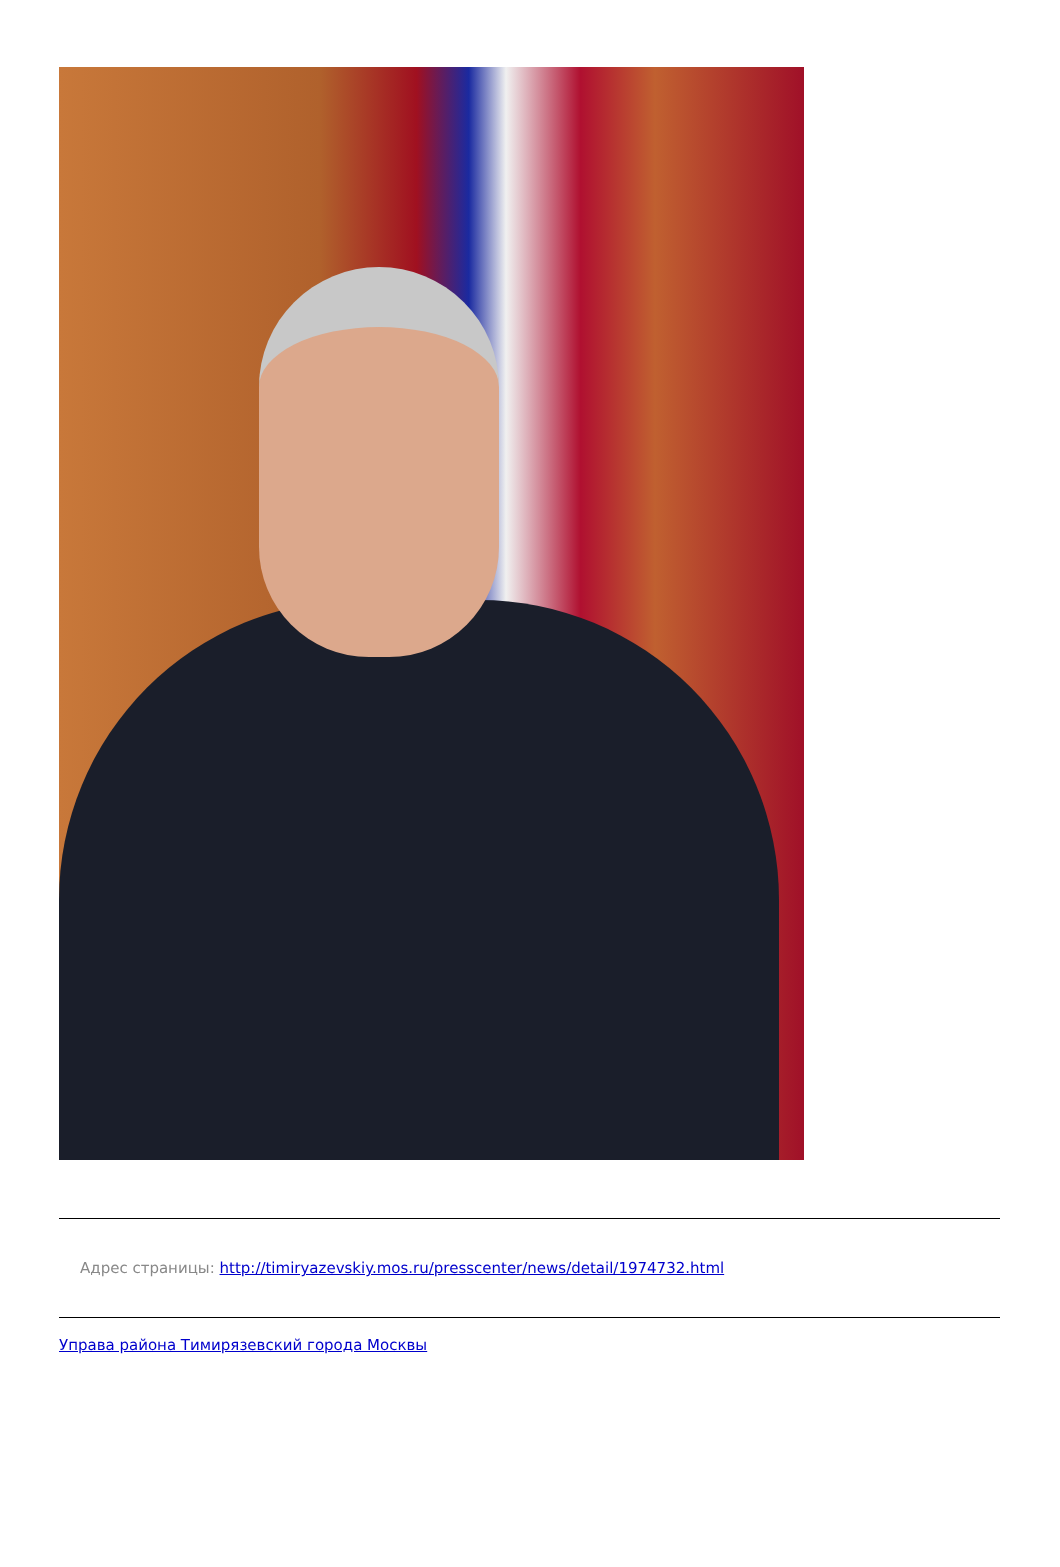Адрес страницы: http://timiryazevskiy.mos.ru/presscenter/news/detail/1974732.html
Управа района Тимирязевский города Москвы